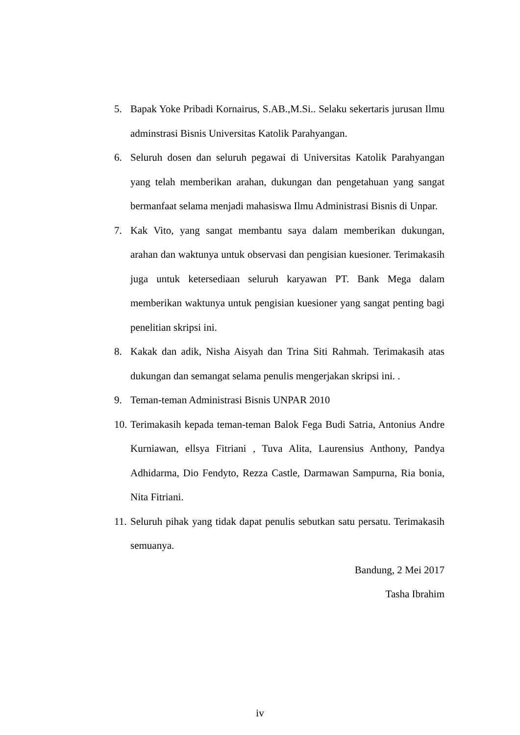5. Bapak Yoke Pribadi Kornairus, S.AB.,M.Si.. Selaku sekertaris jurusan Ilmu adminstrasi Bisnis Universitas Katolik Parahyangan.
6. Seluruh dosen dan seluruh pegawai di Universitas Katolik Parahyangan yang telah memberikan arahan, dukungan dan pengetahuan yang sangat bermanfaat selama menjadi mahasiswa Ilmu Administrasi Bisnis di Unpar.
7. Kak Vito, yang sangat membantu saya dalam memberikan dukungan, arahan dan waktunya untuk observasi dan pengisian kuesioner. Terimakasih juga untuk ketersediaan seluruh karyawan PT. Bank Mega dalam memberikan waktunya untuk pengisian kuesioner yang sangat penting bagi penelitian skripsi ini.
8. Kakak dan adik, Nisha Aisyah dan Trina Siti Rahmah. Terimakasih atas dukungan dan semangat selama penulis mengerjakan skripsi ini. .
9. Teman-teman Administrasi Bisnis UNPAR 2010
10. Terimakasih kepada teman-teman Balok Fega Budi Satria, Antonius Andre Kurniawan, ellsya Fitriani , Tuva Alita, Laurensius Anthony, Pandya Adhidarma, Dio Fendyto, Rezza Castle, Darmawan Sampurna, Ria bonia, Nita Fitriani.
11. Seluruh pihak yang tidak dapat penulis sebutkan satu persatu. Terimakasih semuanya.
Bandung, 2 Mei 2017
Tasha Ibrahim
iv